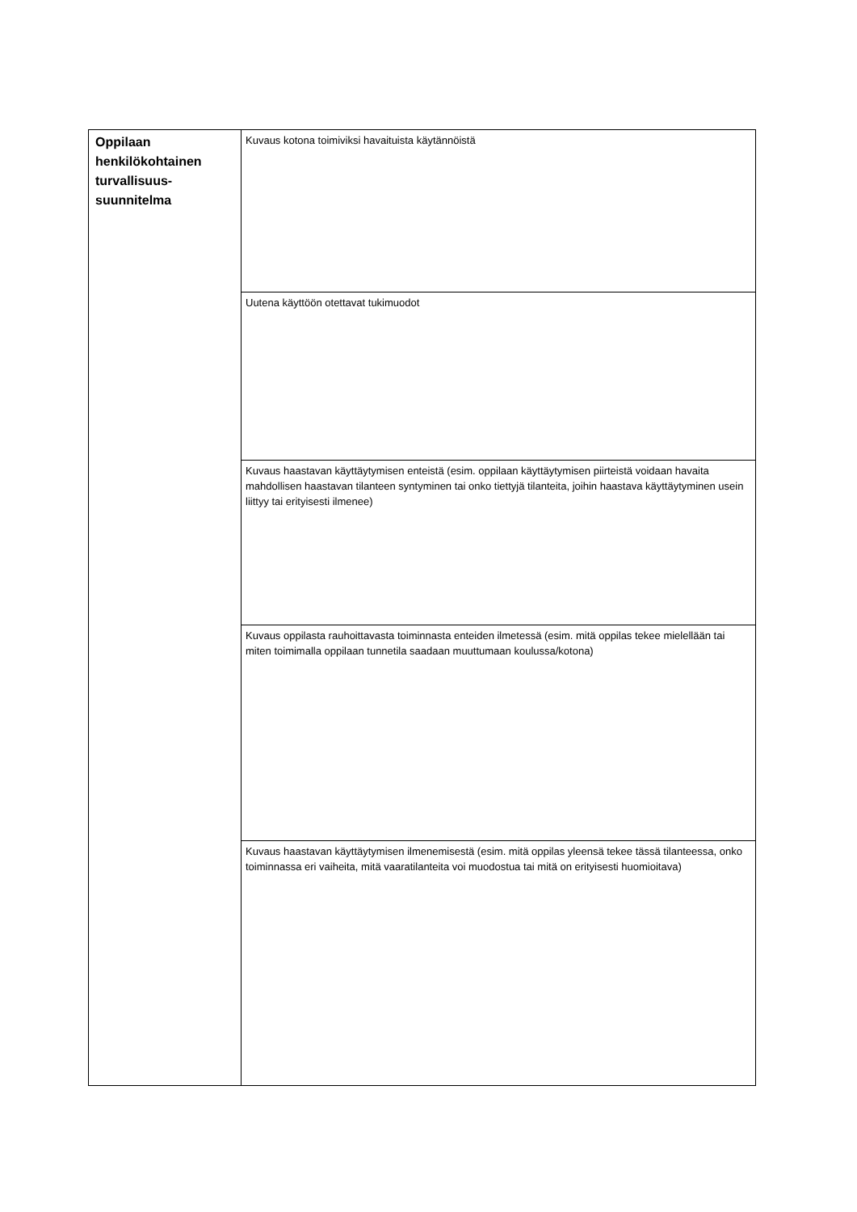| Oppilaan henkilökohtainen turvallisuus- suunnitelma | Kuvaus kotona toimiviksi havaituista käytännöistä |
| | Uutena käyttöön otettavat tukimuodot |
| | Kuvaus haastavan käyttäytymisen enteistä (esim. oppilaan käyttäytymisen piirteistä voidaan havaita mahdollisen haastavan tilanteen syntyminen tai onko tiettyjä tilanteita, joihin haastava käyttäytyminen usein liittyy tai erityisesti ilmenee) |
| | Kuvaus oppilasta rauhoittavasta toiminnasta enteiden ilmetessä (esim. mitä oppilas tekee mielellään tai miten toimimalla oppilaan tunnetila saadaan muuttumaan koulussa/kotona) |
| | Kuvaus haastavan käyttäytymisen ilmenemisestä (esim. mitä oppilas yleensä tekee tässä tilanteessa, onko toiminnassa eri vaiheita, mitä vaaratilanteita voi muodostua tai mitä on erityisesti huomioitava) |